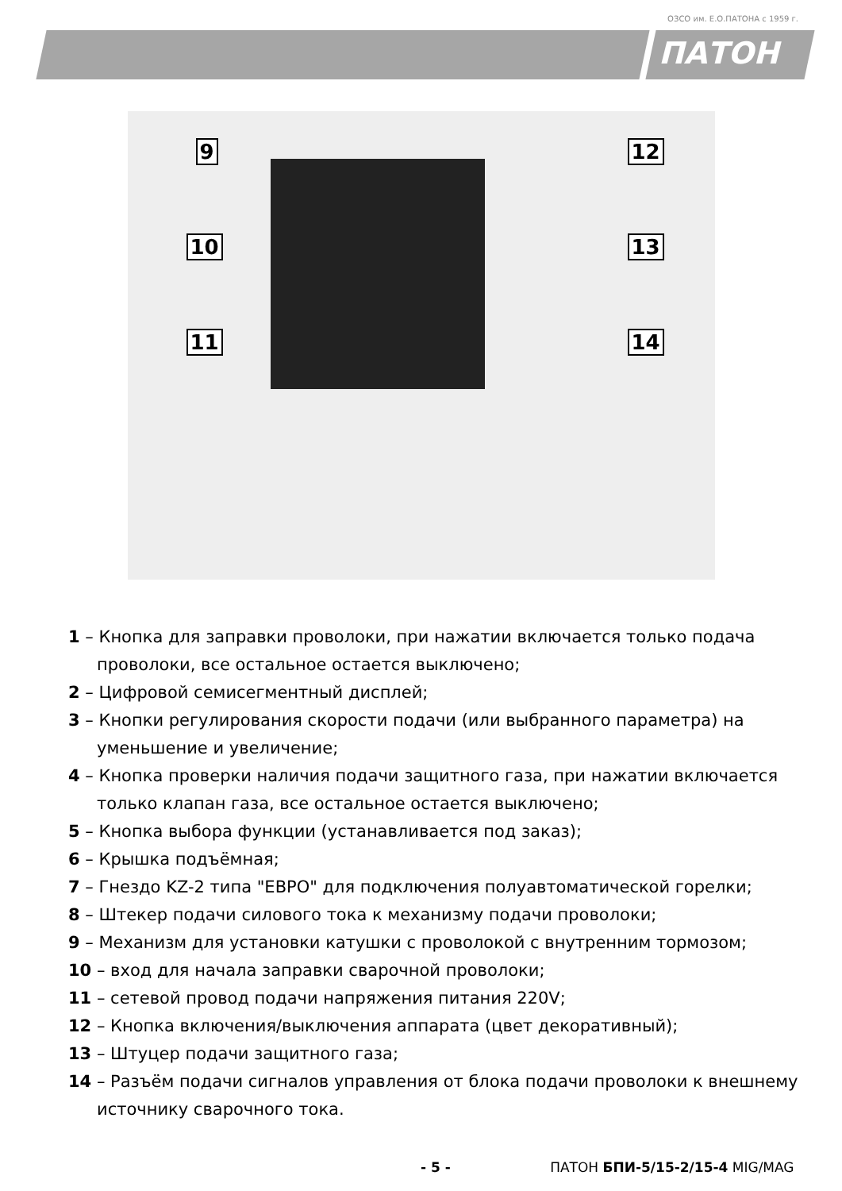ОЗСО им. Е.О.ПАТОНА с 1959 г.
ПАТОН
9 12
10 13
11 14
1 – Кнопка для заправки проволоки, при нажатии включается только подача проволоки, все остальное остается выключено;
2 – Цифровой семисегментный дисплей;
3 – Кнопки регулирования скорости подачи (или выбранного параметра) на уменьшение и увеличение;
4 – Кнопка проверки наличия подачи защитного газа, при нажатии включается только клапан газа, все остальное остается выключено;
5 – Кнопка выбора функции (устанавливается под заказ);
6 – Крышка подъёмная;
7 – Гнездо KZ-2 типа "ЕВРО" для подключения полуавтоматической горелки;
8 – Штекер подачи силового тока к механизму подачи проволоки;
9 – Механизм для установки катушки с проволокой с внутренним тормозом;
10 – вход для начала заправки сварочной проволоки;
11 – сетевой провод подачи напряжения питания 220V;
12 – Кнопка включения/выключения аппарата (цвет декоративный);
13 – Штуцер подачи защитного газа;
14 – Разъём подачи сигналов управления от блока подачи проволоки к внешнему источнику сварочного тока.
- 5 - ПАТОН БПИ-5/15-2/15-4 MIG/MAG